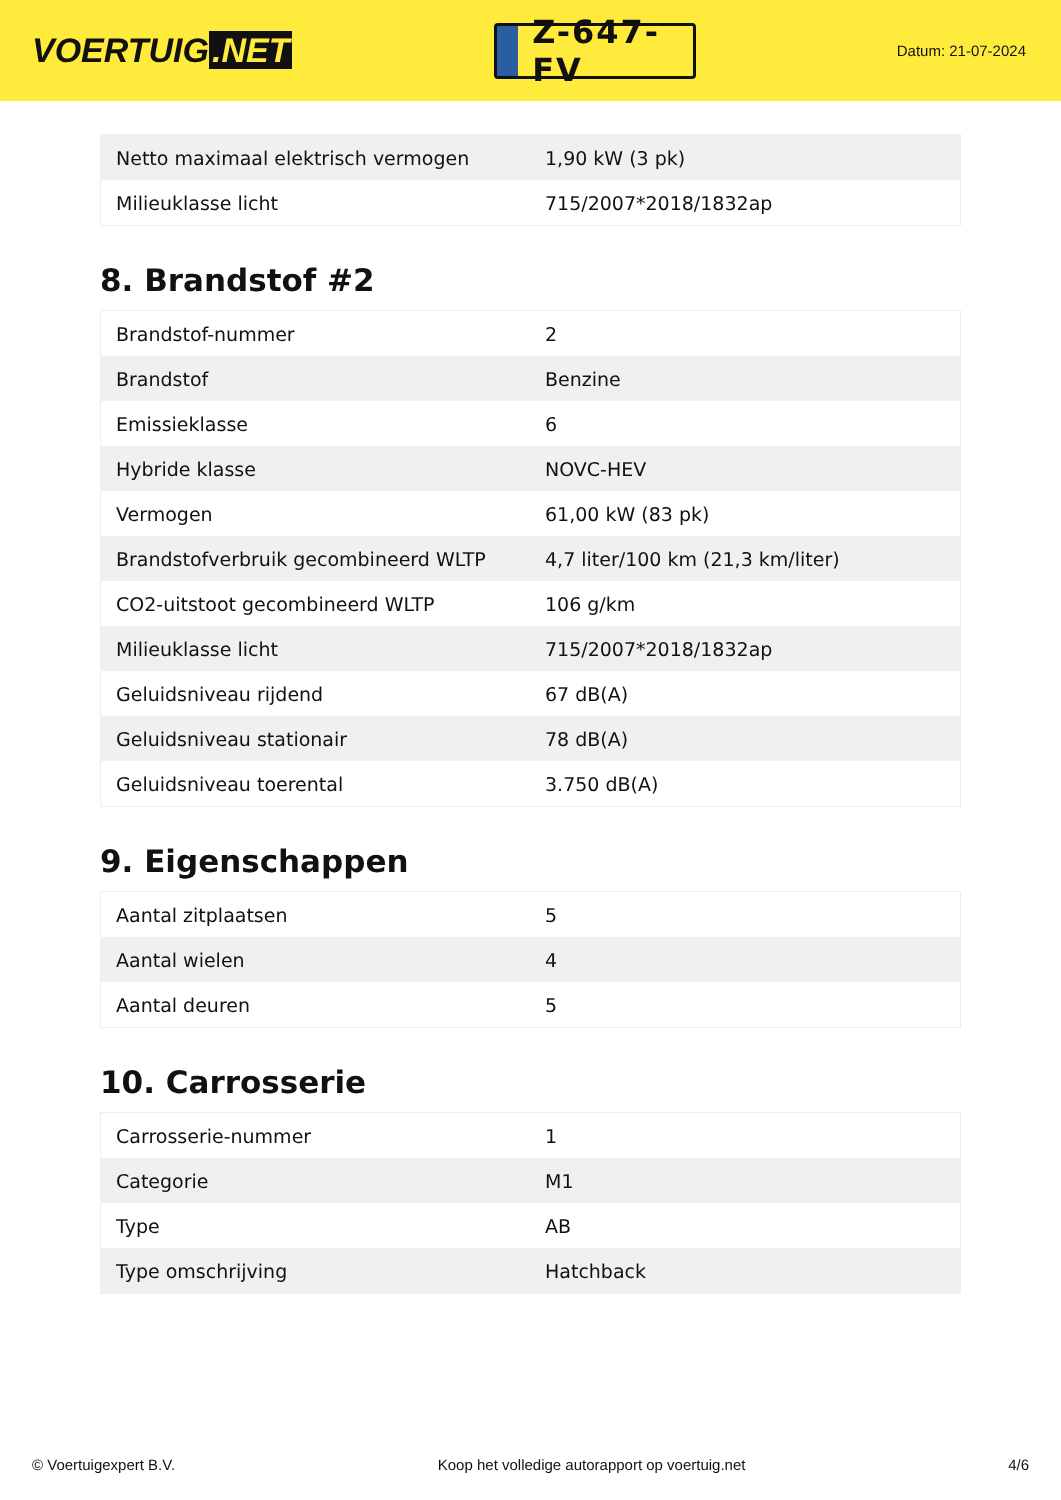VOERTUIG.NET
Z-647-FV
Datum: 21-07-2024
| Netto maximaal elektrisch vermogen | 1,90 kW (3 pk) |
| Milieuklasse licht | 715/2007*2018/1832ap |
8. Brandstof #2
| Brandstof-nummer | 2 |
| Brandstof | Benzine |
| Emissieklasse | 6 |
| Hybride klasse | NOVC-HEV |
| Vermogen | 61,00 kW (83 pk) |
| Brandstofverbruik gecombineerd WLTP | 4,7 liter/100 km (21,3 km/liter) |
| CO2-uitstoot gecombineerd WLTP | 106 g/km |
| Milieuklasse licht | 715/2007*2018/1832ap |
| Geluidsniveau rijdend | 67 dB(A) |
| Geluidsniveau stationair | 78 dB(A) |
| Geluidsniveau toerental | 3.750 dB(A) |
9. Eigenschappen
| Aantal zitplaatsen | 5 |
| Aantal wielen | 4 |
| Aantal deuren | 5 |
10. Carrosserie
| Carrosserie-nummer | 1 |
| Categorie | M1 |
| Type | AB |
| Type omschrijving | Hatchback |
© Voertuigexpert B.V. Koop het volledige autorapport op voertuig.net 4/6